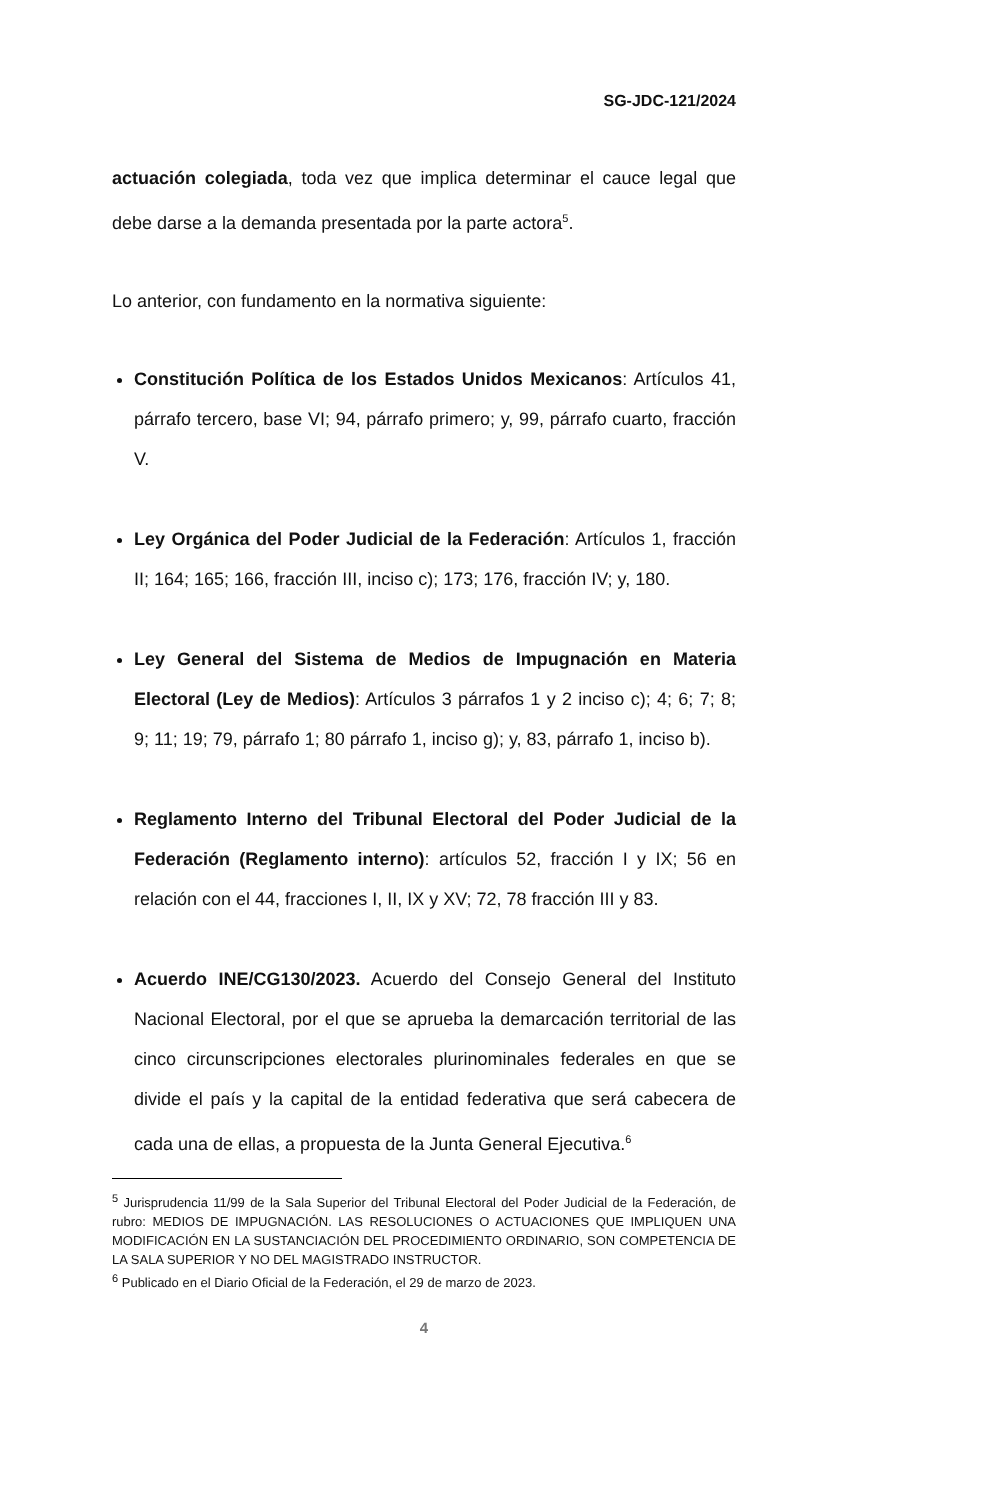SG-JDC-121/2024
actuación colegiada, toda vez que implica determinar el cauce legal que debe darse a la demanda presentada por la parte actora<sup>5</sup>.
Lo anterior, con fundamento en la normativa siguiente:
Constitución Política de los Estados Unidos Mexicanos: Artículos 41, párrafo tercero, base VI; 94, párrafo primero; y, 99, párrafo cuarto, fracción V.
Ley Orgánica del Poder Judicial de la Federación: Artículos 1, fracción II; 164; 165; 166, fracción III, inciso c); 173; 176, fracción IV; y, 180.
Ley General del Sistema de Medios de Impugnación en Materia Electoral (Ley de Medios): Artículos 3 párrafos 1 y 2 inciso c); 4; 6; 7; 8; 9; 11; 19; 79, párrafo 1; 80 párrafo 1, inciso g); y, 83, párrafo 1, inciso b).
Reglamento Interno del Tribunal Electoral del Poder Judicial de la Federación (Reglamento interno): artículos 52, fracción I y IX; 56 en relación con el 44, fracciones I, II, IX y XV; 72, 78 fracción III y 83.
Acuerdo INE/CG130/2023. Acuerdo del Consejo General del Instituto Nacional Electoral, por el que se aprueba la demarcación territorial de las cinco circunscripciones electorales plurinominales federales en que se divide el país y la capital de la entidad federativa que será cabecera de cada una de ellas, a propuesta de la Junta General Ejecutiva.<sup>6</sup>
<sup>5</sup> Jurisprudencia 11/99 de la Sala Superior del Tribunal Electoral del Poder Judicial de la Federación, de rubro: MEDIOS DE IMPUGNACIÓN. LAS RESOLUCIONES O ACTUACIONES QUE IMPLIQUEN UNA MODIFICACIÓN EN LA SUSTANCIACIÓN DEL PROCEDIMIENTO ORDINARIO, SON COMPETENCIA DE LA SALA SUPERIOR Y NO DEL MAGISTRADO INSTRUCTOR.
<sup>6</sup> Publicado en el Diario Oficial de la Federación, el 29 de marzo de 2023.
4